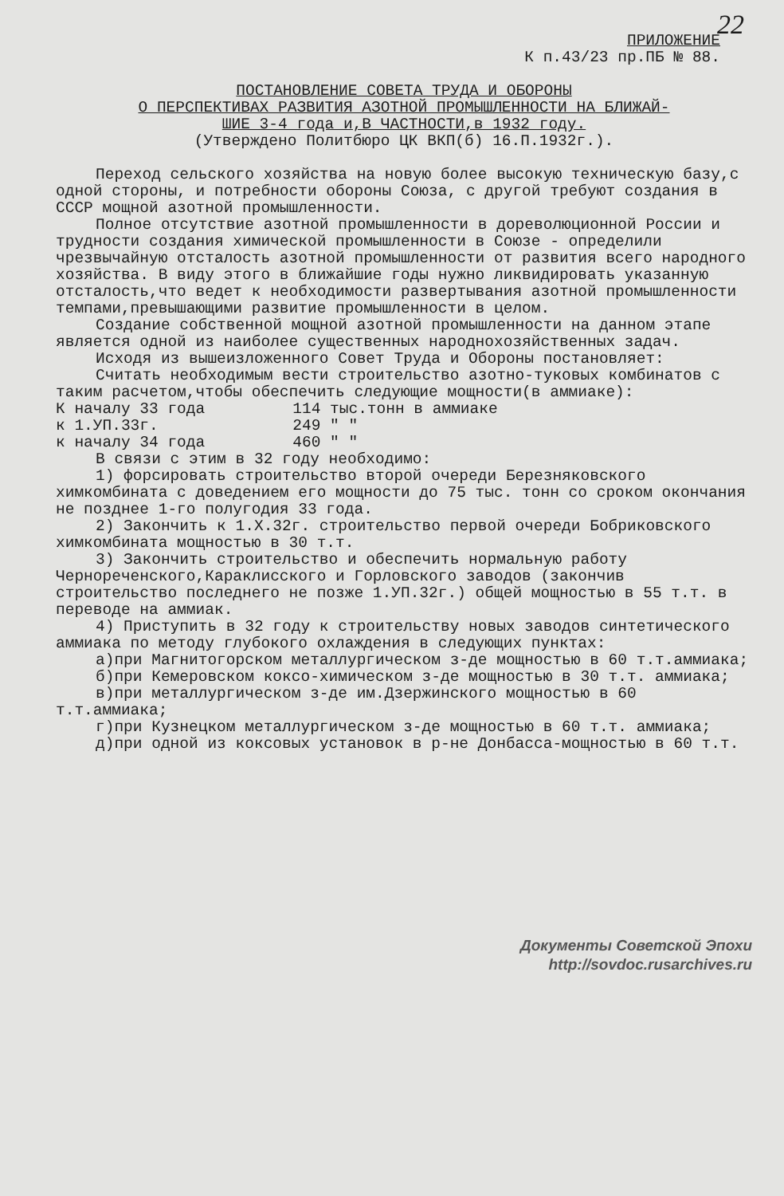22
ПРИЛОЖЕНИЕ
К п.43/23 пр.ПБ № 88.
ПОСТАНОВЛЕНИЕ СОВЕТА ТРУДА И ОБОРОНЫ
О ПЕРСПЕКТИВАХ РАЗВИТИЯ АЗОТНОЙ ПРОМЫШЛЕННОСТИ НА БЛИЖАЙ-
ШИЕ 3-4 года и,В ЧАСТНОСТИ,в 1932 году.
(Утверждено Политбюро ЦК ВКП(б) 16.П.1932г.).
Переход сельского хозяйства на новую более высокую техническую базу,с одной стороны, и потребности обороны Союза, с другой требуют создания в СССР мощной азотной промышленности.
Полное отсутствие азотной промышленности в дореволюционной России и трудности создания химической промышленности в Союзе - определили чрезвычайную отсталость азотной промышленности от развития всего народного хозяйства. В виду этого в ближайшие годы нужно ликвидировать указанную отсталость,что ведет к необходимости развертывания азотной промышленности темпами,превышающими развитие промышленности в целом.
Создание собственной мощной азотной промышленности на данном этапе является одной из наиболее существенных народнохозяйственных задач.
Исходя из вышеизложенного Совет Труда и Обороны постановляет:
Считать необходимым вести строительство азотно-туковых комбинатов с таким расчетом,чтобы обеспечить следующие мощности(в аммиаке):
| К началу 33 года | 114 тыс.тонн в аммиаке |
| к 1.УП.33г. | 249 " " |
| к началу 34 года | 460 " " |
В связи с этим в 32 году необходимо:
1) форсировать строительство второй очереди Березняковского химкомбината с доведением его мощности до 75 тыс. тонн со сроком окончания не позднее 1-го полугодия 33 года.
2) Закончить к 1.Х.32г. строительство первой очереди Бобриковского химкомбината мощностью в 30 т.т.
3) Закончить строительство и обеспечить нормальную работу Чернореченского,Караклисского и Горловского заводов (закончив строительство последнего не позже 1.УП.32г.) общей мощностью в 55 т.т. в переводе на аммиак.
4) Приступить в 32 году к строительству новых заводов синтетического аммиака по методу глубокого охлаждения в следующих пунктах:
а)при Магнитогорском металлургическом з-де мощностью в 60 т.т.аммиака;
б)при Кемеровском коксо-химическом з-де мощностью в 30 т.т. аммиака;
в)при металлургическом з-де им.Дзержинского мощностью в 60 т.т.аммиака;
г)при Кузнецком металлургическом з-де мощностью в 60 т.т. аммиака;
д)при одной из коксовых установок в р-не Донбасса-мощностью в 60 т.т.
Документы Советской Эпохи
http://sovdoc.rusarchives.ru